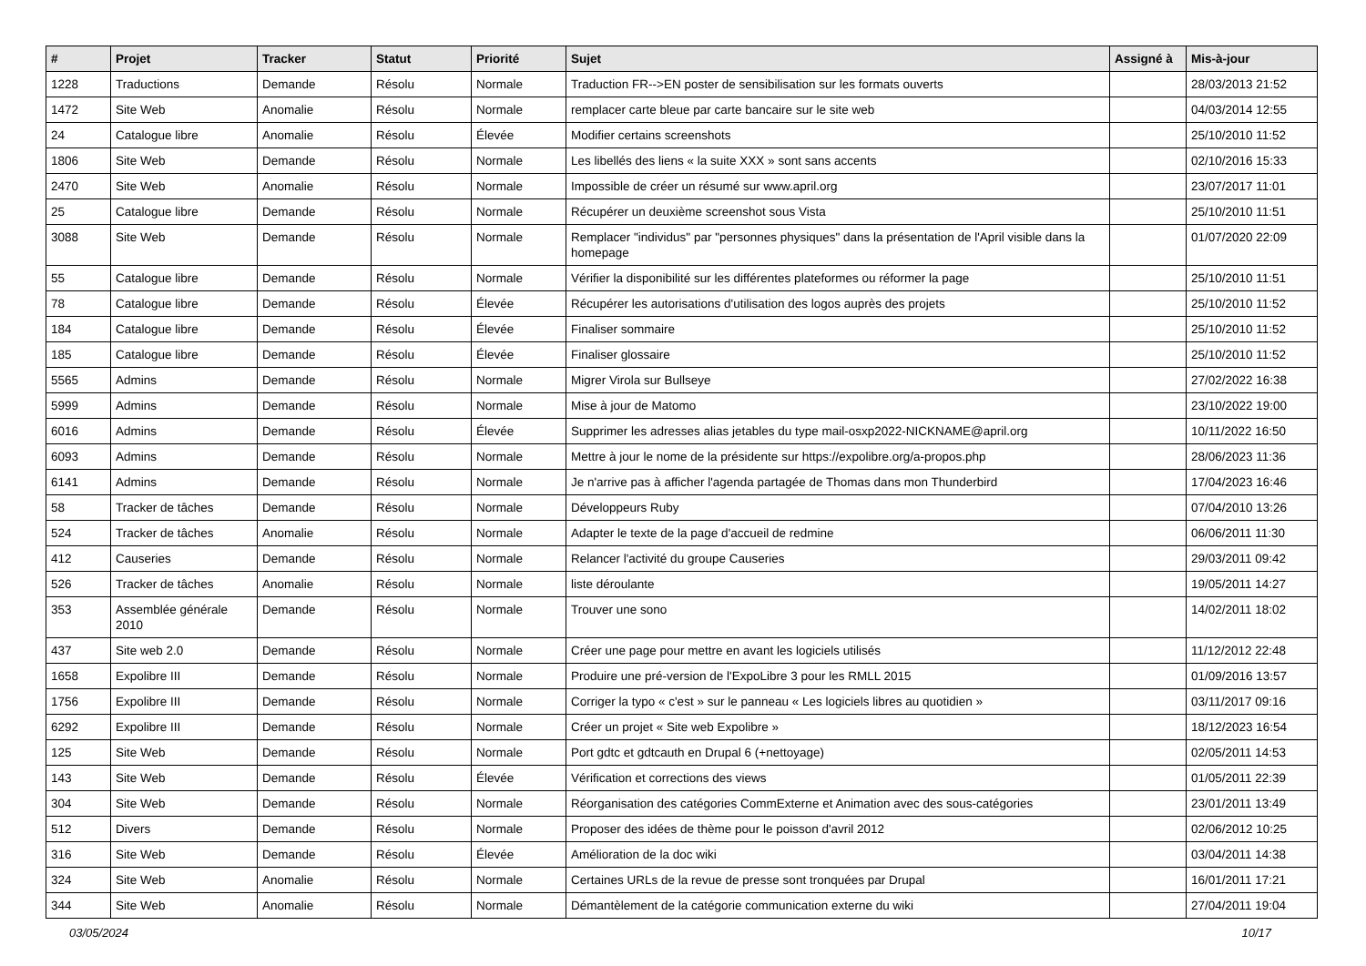| # | Projet | Tracker | Statut | Priorité | Sujet | Assigné à | Mis-à-jour |
| --- | --- | --- | --- | --- | --- | --- | --- |
| 1228 | Traductions | Demande | Résolu | Normale | Traduction FR-->EN poster de sensibilisation sur les formats ouverts | | 28/03/2013 21:52 |
| 1472 | Site Web | Anomalie | Résolu | Normale | remplacer carte bleue par carte bancaire sur le site web | | 04/03/2014 12:55 |
| 24 | Catalogue libre | Anomalie | Résolu | Élevée | Modifier certains screenshots | | 25/10/2010 11:52 |
| 1806 | Site Web | Demande | Résolu | Normale | Les libellés des liens « la suite XXX » sont sans accents | | 02/10/2016 15:33 |
| 2470 | Site Web | Anomalie | Résolu | Normale | Impossible de créer un résumé sur www.april.org | | 23/07/2017 11:01 |
| 25 | Catalogue libre | Demande | Résolu | Normale | Récupérer un deuxième screenshot sous Vista | | 25/10/2010 11:51 |
| 3088 | Site Web | Demande | Résolu | Normale | Remplacer "individus" par "personnes physiques" dans la présentation de l'April visible dans la homepage | | 01/07/2020 22:09 |
| 55 | Catalogue libre | Demande | Résolu | Normale | Vérifier la disponibilité sur les différentes plateformes ou réformer la page | | 25/10/2010 11:51 |
| 78 | Catalogue libre | Demande | Résolu | Élevée | Récupérer les autorisations d'utilisation des logos auprès des projets | | 25/10/2010 11:52 |
| 184 | Catalogue libre | Demande | Résolu | Élevée | Finaliser sommaire | | 25/10/2010 11:52 |
| 185 | Catalogue libre | Demande | Résolu | Élevée | Finaliser glossaire | | 25/10/2010 11:52 |
| 5565 | Admins | Demande | Résolu | Normale | Migrer Virola sur Bullseye | | 27/02/2022 16:38 |
| 5999 | Admins | Demande | Résolu | Normale | Mise à jour de Matomo | | 23/10/2022 19:00 |
| 6016 | Admins | Demande | Résolu | Élevée | Supprimer les adresses alias jetables du type mail-osxp2022-NICKNAME@april.org | | 10/11/2022 16:50 |
| 6093 | Admins | Demande | Résolu | Normale | Mettre à jour le nome de la présidente sur https://expolibre.org/a-propos.php | | 28/06/2023 11:36 |
| 6141 | Admins | Demande | Résolu | Normale | Je n'arrive pas à afficher l'agenda partagée de Thomas dans mon Thunderbird | | 17/04/2023 16:46 |
| 58 | Tracker de tâches | Demande | Résolu | Normale | Développeurs Ruby | | 07/04/2010 13:26 |
| 524 | Tracker de tâches | Anomalie | Résolu | Normale | Adapter le texte de la page d'accueil de redmine | | 06/06/2011 11:30 |
| 412 | Causeries | Demande | Résolu | Normale | Relancer l'activité du groupe Causeries | | 29/03/2011 09:42 |
| 526 | Tracker de tâches | Anomalie | Résolu | Normale | liste déroulante | | 19/05/2011 14:27 |
| 353 | Assemblée générale 2010 | Demande | Résolu | Normale | Trouver une sono | | 14/02/2011 18:02 |
| 437 | Site web 2.0 | Demande | Résolu | Normale | Créer une page pour mettre en avant les logiciels utilisés | | 11/12/2012 22:48 |
| 1658 | Expolibre III | Demande | Résolu | Normale | Produire une pré-version de l'ExpoLibre 3 pour les RMLL 2015 | | 01/09/2016 13:57 |
| 1756 | Expolibre III | Demande | Résolu | Normale | Corriger la typo « c'est » sur le panneau « Les logiciels libres au quotidien » | | 03/11/2017 09:16 |
| 6292 | Expolibre III | Demande | Résolu | Normale | Créer un projet « Site web Expolibre » | | 18/12/2023 16:54 |
| 125 | Site Web | Demande | Résolu | Normale | Port gdtc et gdtcauth en Drupal 6 (+nettoyage) | | 02/05/2011 14:53 |
| 143 | Site Web | Demande | Résolu | Élevée | Vérification et corrections des views | | 01/05/2011 22:39 |
| 304 | Site Web | Demande | Résolu | Normale | Réorganisation des catégories CommExterne et Animation avec des sous-catégories | | 23/01/2011 13:49 |
| 512 | Divers | Demande | Résolu | Normale | Proposer des idées de thème pour le poisson d'avril 2012 | | 02/06/2012 10:25 |
| 316 | Site Web | Demande | Résolu | Élevée | Amélioration de la doc wiki | | 03/04/2011 14:38 |
| 324 | Site Web | Anomalie | Résolu | Normale | Certaines URLs de la revue de presse sont tronquées par Drupal | | 16/01/2011 17:21 |
| 344 | Site Web | Anomalie | Résolu | Normale | Démantèlement de la catégorie communication externe du wiki | | 27/04/2011 19:04 |
03/05/2024 10/17